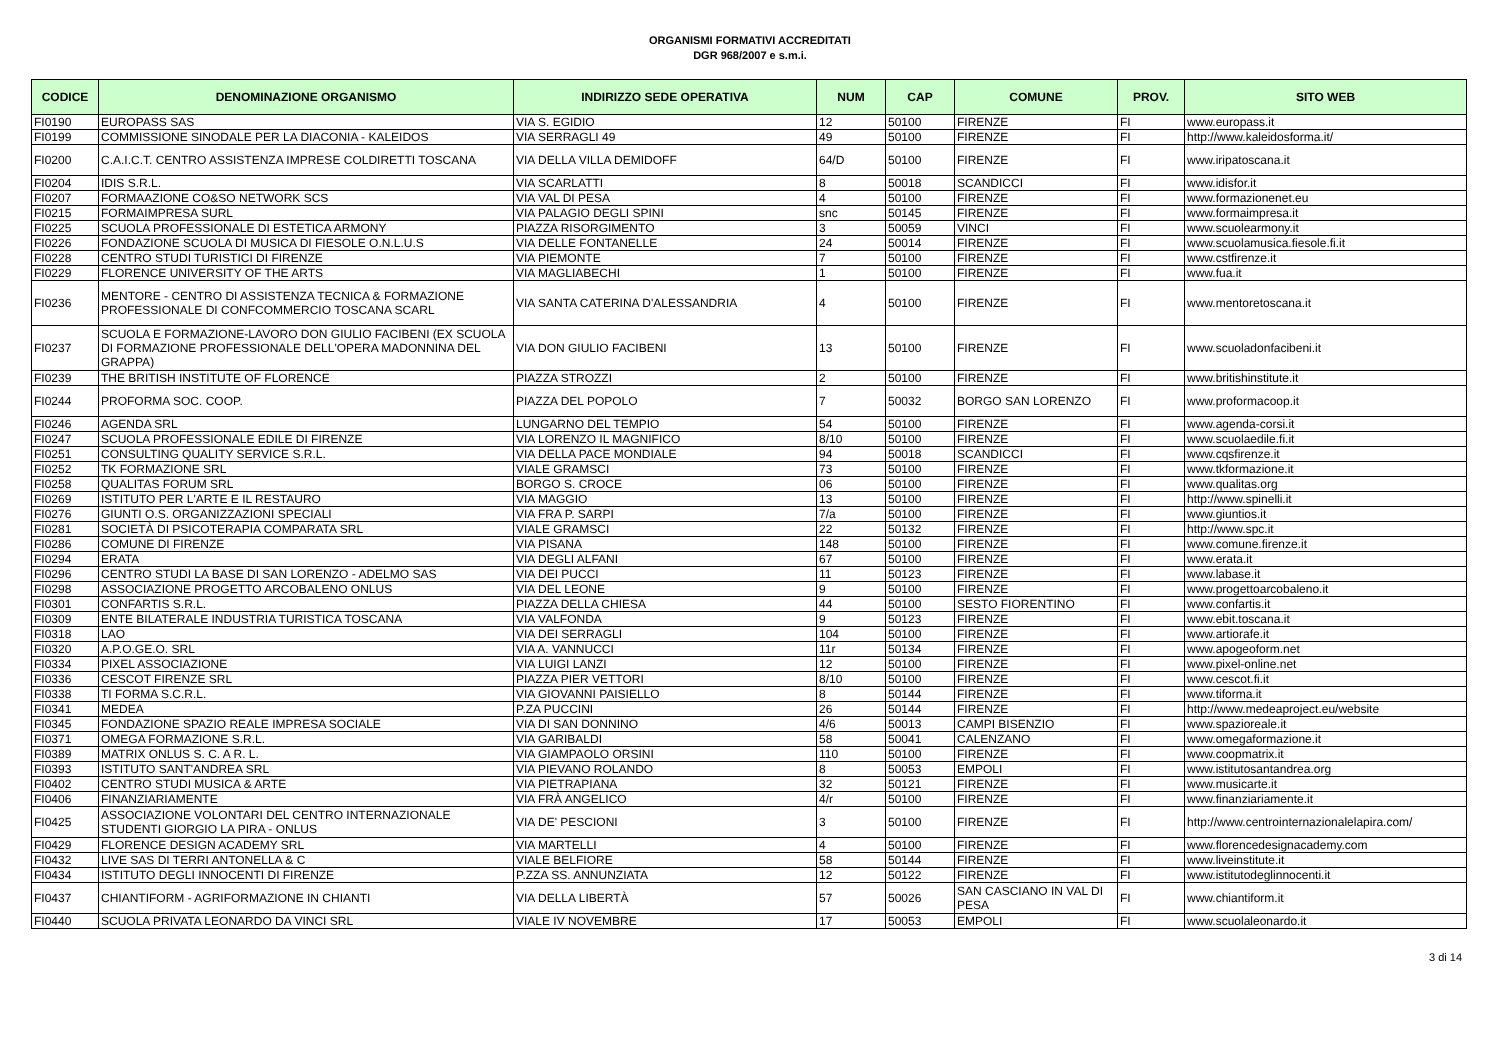ORGANISMI FORMATIVI ACCREDITATI
DGR 968/2007 e s.m.i.
| CODICE | DENOMINAZIONE ORGANISMO | INDIRIZZO SEDE OPERATIVA | NUM | CAP | COMUNE | PROV. | SITO WEB |
| --- | --- | --- | --- | --- | --- | --- | --- |
| FI0190 | EUROPASS SAS | VIA S. EGIDIO | 12 | 50100 | FIRENZE | FI | www.europass.it |
| FI0199 | COMMISSIONE SINODALE PER LA DIACONIA - KALEIDOS | VIA SERRAGLI 49 | 49 | 50100 | FIRENZE | FI | http://www.kaleidosforma.it/ |
| FI0200 | C.A.I.C.T. CENTRO ASSISTENZA IMPRESE COLDIRETTI TOSCANA | VIA DELLA VILLA DEMIDOFF | 64/D | 50100 | FIRENZE | FI | www.iripatoscana.it |
| FI0204 | IDIS S.R.L. | VIA SCARLATTI | 8 | 50018 | SCANDICCI | FI | www.idisfor.it |
| FI0207 | FORMAAZIONE CO&SO NETWORK SCS | VIA VAL DI PESA | 4 | 50100 | FIRENZE | FI | www.formazionenet.eu |
| FI0215 | FORMAIMPRESA SURL | VIA PALAGIO DEGLI SPINI | snc | 50145 | FIRENZE | FI | www.formaimpresa.it |
| FI0225 | SCUOLA PROFESSIONALE DI ESTETICA ARMONY | PIAZZA RISORGIMENTO | 3 | 50059 | VINCI | FI | www.scuolearmony.it |
| FI0226 | FONDAZIONE SCUOLA DI MUSICA DI FIESOLE O.N.L.U.S | VIA DELLE FONTANELLE | 24 | 50014 | FIRENZE | FI | www.scuolamusica.fiesole.fi.it |
| FI0228 | CENTRO STUDI TURISTICI DI FIRENZE | VIA PIEMONTE | 7 | 50100 | FIRENZE | FI | www.cstfirenze.it |
| FI0229 | FLORENCE UNIVERSITY OF THE ARTS | VIA MAGLIABECHI | 1 | 50100 | FIRENZE | FI | www.fua.it |
| FI0236 | MENTORE - CENTRO DI ASSISTENZA TECNICA & FORMAZIONE PROFESSIONALE DI CONFCOMMERCIO TOSCANA SCARL | VIA SANTA CATERINA D'ALESSANDRIA | 4 | 50100 | FIRENZE | FI | www.mentoretoscana.it |
| FI0237 | SCUOLA E FORMAZIONE-LAVORO DON GIULIO FACIBENI (EX SCUOLA DI FORMAZIONE PROFESSIONALE DELL'OPERA MADONNINA DEL GRAPPA) | VIA DON GIULIO FACIBENI | 13 | 50100 | FIRENZE | FI | www.scuoladonfacibeni.it |
| FI0239 | THE BRITISH INSTITUTE OF FLORENCE | PIAZZA STROZZI | 2 | 50100 | FIRENZE | FI | www.britishinstitute.it |
| FI0244 | PROFORMA SOC. COOP. | PIAZZA DEL POPOLO | 7 | 50032 | BORGO SAN LORENZO | FI | www.proformacoop.it |
| FI0246 | AGENDA SRL | LUNGARNO DEL TEMPIO | 54 | 50100 | FIRENZE | FI | www.agenda-corsi.it |
| FI0247 | SCUOLA PROFESSIONALE EDILE DI FIRENZE | VIA LORENZO IL MAGNIFICO | 8/10 | 50100 | FIRENZE | FI | www.scuolaedile.fi.it |
| FI0251 | CONSULTING QUALITY SERVICE S.R.L. | VIA DELLA PACE MONDIALE | 94 | 50018 | SCANDICCI | FI | www.cqsfirenze.it |
| FI0252 | TK FORMAZIONE SRL | VIALE GRAMSCI | 73 | 50100 | FIRENZE | FI | www.tkformazione.it |
| FI0258 | QUALITAS FORUM SRL | BORGO S. CROCE | 06 | 50100 | FIRENZE | FI | www.qualitas.org |
| FI0269 | ISTITUTO PER L'ARTE E IL RESTAURO | VIA MAGGIO | 13 | 50100 | FIRENZE | FI | http://www.spinelli.it |
| FI0276 | GIUNTI O.S. ORGANIZZAZIONI SPECIALI | VIA FRA P. SARPI | 7/a | 50100 | FIRENZE | FI | www.giuntios.it |
| FI0281 | SOCIETÀ DI PSICOTERAPIA COMPARATA SRL | VIALE GRAMSCI | 22 | 50132 | FIRENZE | FI | http://www.spc.it |
| FI0286 | COMUNE DI FIRENZE | VIA PISANA | 148 | 50100 | FIRENZE | FI | www.comune.firenze.it |
| FI0294 | ERATA | VIA DEGLI ALFANI | 67 | 50100 | FIRENZE | FI | www.erata.it |
| FI0296 | CENTRO STUDI LA BASE DI SAN LORENZO - ADELMO SAS | VIA DEI PUCCI | 11 | 50123 | FIRENZE | FI | www.labase.it |
| FI0298 | ASSOCIAZIONE PROGETTO ARCOBALENO ONLUS | VIA DEL LEONE | 9 | 50100 | FIRENZE | FI | www.progettoarcobaleno.it |
| FI0301 | CONFARTIS S.R.L. | PIAZZA DELLA CHIESA | 44 | 50100 | SESTO FIORENTINO | FI | www.confartis.it |
| FI0309 | ENTE BILATERALE INDUSTRIA TURISTICA TOSCANA | VIA VALFONDA | 9 | 50123 | FIRENZE | FI | www.ebit.toscana.it |
| FI0318 | LAO | VIA DEI SERRAGLI | 104 | 50100 | FIRENZE | FI | www.artiorafe.it |
| FI0320 | A.P.O.GE.O. SRL | VIA A. VANNUCCI | 11r | 50134 | FIRENZE | FI | www.apogeoform.net |
| FI0334 | PIXEL ASSOCIAZIONE | VIA LUIGI LANZI | 12 | 50100 | FIRENZE | FI | www.pixel-online.net |
| FI0336 | CESCOT FIRENZE SRL | PIAZZA PIER VETTORI | 8/10 | 50100 | FIRENZE | FI | www.cescot.fi.it |
| FI0338 | TI FORMA S.C.R.L. | VIA GIOVANNI PAISIELLO | 8 | 50144 | FIRENZE | FI | www.tiforma.it |
| FI0341 | MEDEA | P.ZA PUCCINI | 26 | 50144 | FIRENZE | FI | http://www.medeaproject.eu/website |
| FI0345 | FONDAZIONE SPAZIO REALE IMPRESA SOCIALE | VIA DI SAN DONNINO | 4/6 | 50013 | CAMPI BISENZIO | FI | www.spazioreale.it |
| FI0371 | OMEGA FORMAZIONE S.R.L. | VIA GARIBALDI | 58 | 50041 | CALENZANO | FI | www.omegaformazione.it |
| FI0389 | MATRIX ONLUS S. C. A R. L. | VIA GIAMPAOLO ORSINI | 110 | 50100 | FIRENZE | FI | www.coopmatrix.it |
| FI0393 | ISTITUTO SANT'ANDREA SRL | VIA PIEVANO ROLANDO | 8 | 50053 | EMPOLI | FI | www.istitutosantandrea.org |
| FI0402 | CENTRO STUDI MUSICA & ARTE | VIA PIETRAPIANA | 32 | 50121 | FIRENZE | FI | www.musicarte.it |
| FI0406 | FINANZIARIAMENTE | VIA FRÀ ANGELICO | 4/r | 50100 | FIRENZE | FI | www.finanziariamente.it |
| FI0425 | ASSOCIAZIONE VOLONTARI DEL CENTRO INTERNAZIONALE STUDENTI GIORGIO LA PIRA - ONLUS | VIA DE' PESCIONI | 3 | 50100 | FIRENZE | FI | http://www.centrointernazionalelapira.com/ |
| FI0429 | FLORENCE DESIGN ACADEMY SRL | VIA MARTELLI | 4 | 50100 | FIRENZE | FI | www.florencedesignacademy.com |
| FI0432 | LIVE SAS DI TERRI ANTONELLA & C | VIALE BELFIORE | 58 | 50144 | FIRENZE | FI | www.liveinstitute.it |
| FI0434 | ISTITUTO DEGLI INNOCENTI DI FIRENZE | P.ZZA SS. ANNUNZIATA | 12 | 50122 | FIRENZE | FI | www.istitutodeglinnocenti.it |
| FI0437 | CHIANTIFORM - AGRIFORMAZIONE IN CHIANTI | VIA DELLA LIBERTÀ | 57 | 50026 | SAN CASCIANO IN VAL DI PESA | FI | www.chiantiform.it |
| FI0440 | SCUOLA PRIVATA LEONARDO DA VINCI SRL | VIALE IV NOVEMBRE | 17 | 50053 | EMPOLI | FI | www.scuolaleonardo.it |
3 di 14